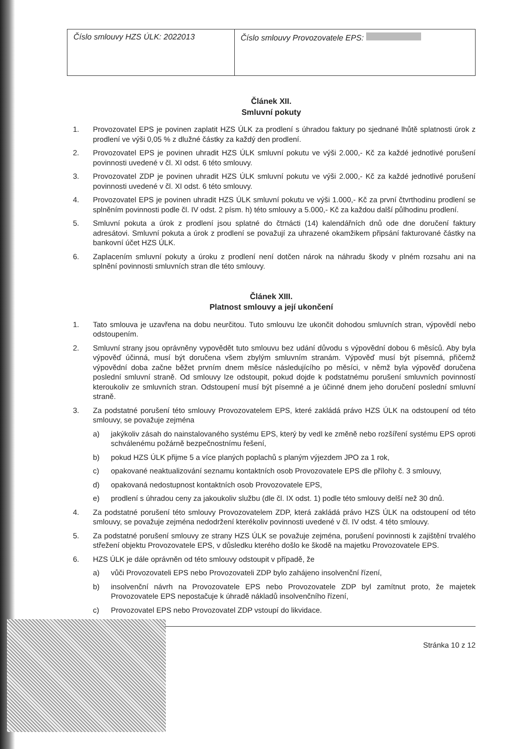| Číslo smlouvy HZS ÚLK: 2022013 | Číslo smlouvy Provozovatele EPS: |
Článek XII.
Smluvní pokuty
1. Provozovatel EPS je povinen zaplatit HZS ÚLK za prodlení s úhradou faktury po sjednané lhůtě splatnosti úrok z prodlení ve výši 0,05 % z dlužné částky za každý den prodlení.
2. Provozovatel EPS je povinen uhradit HZS ÚLK smluvní pokutu ve výši 2.000,- Kč za každé jednotlivé porušení povinnosti uvedené v čl. XI odst. 6 této smlouvy.
3. Provozovatel ZDP je povinen uhradit HZS ÚLK smluvní pokutu ve výši 2.000,- Kč za každé jednotlivé porušení povinnosti uvedené v čl. XI odst. 6 této smlouvy.
4. Provozovatel EPS je povinen uhradit HZS ÚLK smluvní pokutu ve výši 1.000,- Kč za první čtvrthodinu prodlení se splněním povinnosti podle čl. IV odst. 2 písm. h) této smlouvy a 5.000,- Kč za každou další půlhodinu prodlení.
5. Smluvní pokuta a úrok z prodlení jsou splatné do čtrnácti (14) kalendářních dnů ode dne doručení faktury adresátovi. Smluvní pokuta a úrok z prodlení se považují za uhrazené okamžikem připsání fakturované částky na bankovní účet HZS ÚLK.
6. Zaplacením smluvní pokuty a úroku z prodlení není dotčen nárok na náhradu škody v plném rozsahu ani na splnění povinnosti smluvních stran dle této smlouvy.
Článek XIII.
Platnost smlouvy a její ukončení
1. Tato smlouva je uzavřena na dobu neurčitou. Tuto smlouvu lze ukončit dohodou smluvních stran, výpovědí nebo odstoupením.
2. Smluvní strany jsou oprávněny vypovědět tuto smlouvu bez udání důvodu s výpovědní dobou 6 měsíců. Aby byla výpověď účinná, musí být doručena všem zbylým smluvním stranám. Výpověď musí být písemná, přičemž výpovědní doba začne běžet prvním dnem měsíce následujícího po měsíci, v němž byla výpověď doručena poslední smluvní straně. Od smlouvy lze odstoupit, pokud dojde k podstatnému porušení smluvních povinností kteroukoliv ze smluvních stran. Odstoupení musí být písemné a je účinné dnem jeho doručení poslední smluvní straně.
3. Za podstatné porušení této smlouvy Provozovatelem EPS, které zakládá právo HZS ÚLK na odstoupení od této smlouvy, se považuje zejména
a) jakýkoliv zásah do nainstalovaného systému EPS, který by vedl ke změně nebo rozšíření systému EPS oproti schválenému požárně bezpečnostnímu řešení,
b) pokud HZS ÚLK přijme 5 a více planých poplachů s planým výjezdem JPO za 1 rok,
c) opakované neaktualizování seznamu kontaktních osob Provozovatele EPS dle přílohy č. 3 smlouvy,
d) opakovaná nedostupnost kontaktních osob Provozovatele EPS,
e) prodlení s úhradou ceny za jakoukoliv službu (dle čl. IX odst. 1) podle této smlouvy delší než 30 dnů.
4. Za podstatné porušení této smlouvy Provozovatelem ZDP, která zakládá právo HZS ÚLK na odstoupení od této smlouvy, se považuje zejména nedodržení kterékoliv povinnosti uvedené v čl. IV odst. 4 této smlouvy.
5. Za podstatné porušení smlouvy ze strany HZS ÚLK se považuje zejména, porušení povinnosti k zajištění trvalého střežení objektu Provozovatele EPS, v důsledku kterého došlo ke škodě na majetku Provozovatele EPS.
6. HZS ÚLK je dále oprávněn od této smlouvy odstoupit v případě, že
a) vůči Provozovateli EPS nebo Provozovateli ZDP bylo zahájeno insolvenční řízení,
b) insolvenční návrh na Provozovatele EPS nebo Provozovatele ZDP byl zamítnut proto, že majetek Provozovatele EPS nepostačuje k úhradě nákladů insolvenčního řízení,
c) Provozovatel EPS nebo Provozovatel ZDP vstoupí do likvidace.
Stránka 10 z 12